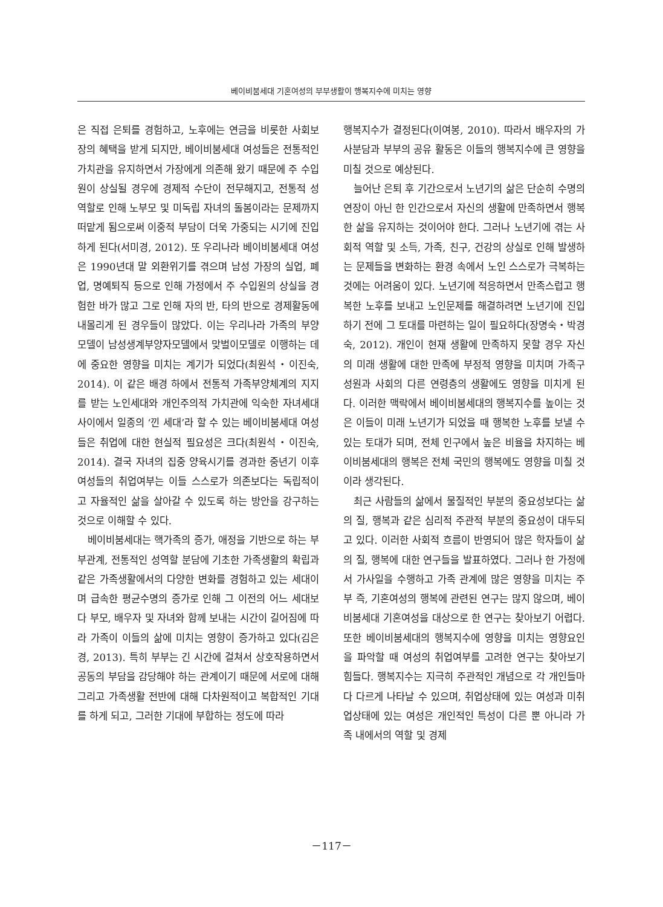베이비붐세대 기혼여성의 부부생활이 행복지수에 미치는 영향
은 직접 은퇴를 경험하고, 노후에는 연금을 비롯한 사회보장의 혜택을 받게 되지만, 베이비붐세대 여성들은 전통적인 가치관을 유지하면서 가장에게 의존해 왔기 때문에 주 수입원이 상실될 경우에 경제적 수단이 전무해지고, 전통적 성역할로 인해 노부모 및 미독립 자녀의 돌봄이라는 문제까지 떠맡게 됨으로써 이중적 부담이 더욱 가중되는 시기에 진입하게 된다(서미경, 2012). 또 우리나라 베이비붐세대 여성은 1990년대 말 외환위기를 겪으며 남성 가장의 실업, 폐업, 명예퇴직 등으로 인해 가정에서 주 수입원의 상실을 경험한 바가 많고 그로 인해 자의 반, 타의 반으로 경제활동에 내몰리게 된 경우들이 많았다. 이는 우리나라 가족의 부양모델이 남성생계부양자모델에서 맞벌이모델로 이행하는 데에 중요한 영향을 미치는 계기가 되었다(최원석・이진숙, 2014). 이 같은 배경 하에서 전통적 가족부양체계의 지지를 받는 노인세대와 개인주의적 가치관에 익숙한 자녀세대 사이에서 일종의 ‘낀 세대’라 할 수 있는 베이비붐세대 여성들은 취업에 대한 현실적 필요성은 크다(최원석・이진숙, 2014). 결국 자녀의 집중 양육시기를 경과한 중년기 이후 여성들의 취업여부는 이들 스스로가 의존보다는 독립적이고 자율적인 삶을 살아갈 수 있도록 하는 방안을 강구하는 것으로 이해할 수 있다.
베이비붐세대는 핵가족의 증가, 애정을 기반으로 하는 부부관계, 전통적인 성역할 분담에 기초한 가족생활의 확립과 같은 가족생활에서의 다양한 변화를 경험하고 있는 세대이며 급속한 평균수명의 증가로 인해 그 이전의 어느 세대보다 부모, 배우자 및 자녀와 함께 보내는 시간이 길어짐에 따라 가족이 이들의 삶에 미치는 영향이 증가하고 있다(김은경, 2013). 특히 부부는 긴 시간에 걸쳐서 상호작용하면서 공동의 부담을 감당해야 하는 관계이기 때문에 서로에 대해 그리고 가족생활 전반에 대해 다차원적이고 복합적인 기대를 하게 되고, 그러한 기대에 부합하는 정도에 따라
행복지수가 결정된다(이여봉, 2010). 따라서 배우자의 가사분담과 부부의 공유 활동은 이들의 행복지수에 큰 영향을 미칠 것으로 예상된다.
늘어난 은퇴 후 기간으로서 노년기의 삶은 단순히 수명의 연장이 아닌 한 인간으로서 자신의 생활에 만족하면서 행복한 삶을 유지하는 것이어야 한다. 그러나 노년기에 겪는 사회적 역할 및 소득, 가족, 친구, 건강의 상실로 인해 발생하는 문제들을 변화하는 환경 속에서 노인 스스로가 극복하는 것에는 어려움이 있다. 노년기에 적응하면서 만족스럽고 행복한 노후를 보내고 노인문제를 해결하려면 노년기에 진입하기 전에 그 토대를 마련하는 일이 필요하다(장명숙・박경숙, 2012). 개인이 현재 생활에 만족하지 못할 경우 자신의 미래 생활에 대한 만족에 부정적 영향을 미치며 가족구성원과 사회의 다른 연령층의 생활에도 영향을 미치게 된다. 이러한 맥락에서 베이비붐세대의 행복지수를 높이는 것은 이들이 미래 노년기가 되었을 때 행복한 노후를 보낼 수 있는 토대가 되며, 전체 인구에서 높은 비율을 차지하는 베이비붐세대의 행복은 전체 국민의 행복에도 영향을 미칠 것이라 생각된다.
최근 사람들의 삶에서 물질적인 부분의 중요성보다는 삶의 질, 행복과 같은 심리적 주관적 부분의 중요성이 대두되고 있다. 이러한 사회적 흐름이 반영되어 많은 학자들이 삶의 질, 행복에 대한 연구들을 발표하였다. 그러나 한 가정에서 가사일을 수행하고 가족 관계에 많은 영향을 미치는 주부 즉, 기혼여성의 행복에 관련된 연구는 많지 않으며, 베이비붐세대 기혼여성을 대상으로 한 연구는 찾아보기 어렵다. 또한 베이비붐세대의 행복지수에 영향을 미치는 영향요인을 파악할 때 여성의 취업여부를 고려한 연구는 찾아보기 힘들다. 행복지수는 지극히 주관적인 개념으로 각 개인들마다 다르게 나타날 수 있으며, 취업상태에 있는 여성과 미취업상태에 있는 여성은 개인적인 특성이 다른 뿐 아니라 가족 내에서의 역할 및 경제
－117－